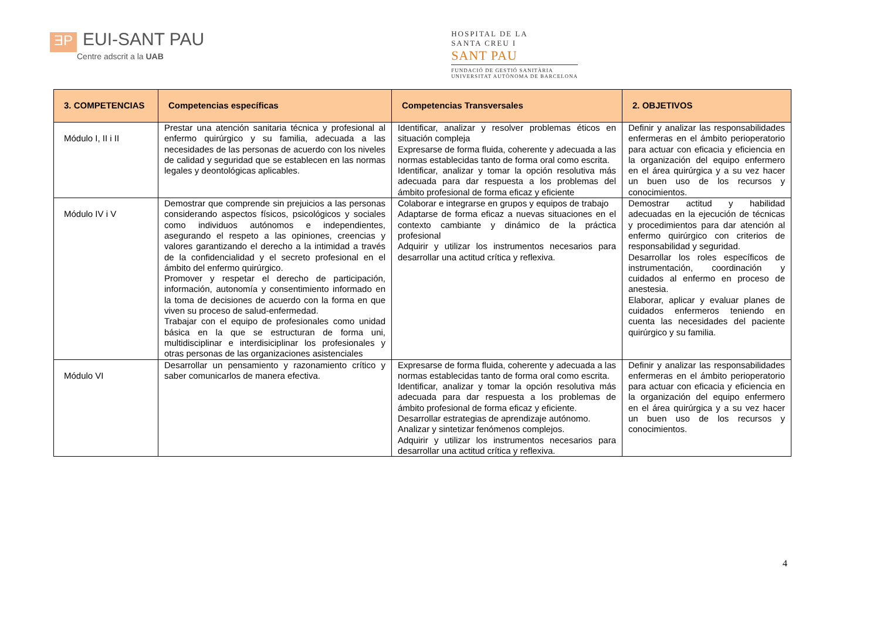ƎP
EUI-SANT PAU
Centre adscrit a la UAB
HOSPITAL DE LA
SANTA CREU I
SANT PAU
FUNDACIÓ DE GESTIÓ SANITÀRIA
UNIVERSITAT AUTÒNOMA DE BARCELONA
| 3. COMPETENCIAS | Competencias específicas | Competencias Transversales | 2. OBJETIVOS |
| --- | --- | --- | --- |
| Módulo I, II i II | Prestar una atención sanitaria técnica y profesional al enfermo quirúrgico y su familia, adecuada a las necesidades de las personas de acuerdo con los niveles de calidad y seguridad que se establecen en las normas legales y deontológicas aplicables. | Identificar, analizar y resolver problemas éticos en situación compleja Expresarse de forma fluida, coherente y adecuada a las normas establecidas tanto de forma oral como escrita. Identificar, analizar y tomar la opción resolutiva más adecuada para dar respuesta a los problemas del ámbito profesional de forma eficaz y eficiente | Definir y analizar las responsabilidades enfermeras en el ámbito perioperatorio para actuar con eficacia y eficiencia en la organización del equipo enfermero en el área quirúrgica y a su vez hacer un buen uso de los recursos y conocimientos. |
| Módulo IV i V | Demostrar que comprende sin prejuicios a las personas considerando aspectos físicos, psicológicos y sociales como individuos autónomos e independientes, asegurando el respeto a las opiniones, creencias y valores garantizando el derecho a la intimidad a través de la confidencialidad y el secreto profesional en el ámbito del enfermo quirúrgico. Promover y respetar el derecho de participación, información, autonomía y consentimiento informado en la toma de decisiones de acuerdo con la forma en que viven su proceso de salud-enfermedad. Trabajar con el equipo de profesionales como unidad básica en la que se estructuran de forma uni, multidisciplinar e interdisiciplinar los profesionales y otras personas de las organizaciones asistenciales | Colaborar e integrarse en grupos y equipos de trabajo Adaptarse de forma eficaz a nuevas situaciones en el contexto cambiante y dinámico de la práctica profesional Adquirir y utilizar los instrumentos necesarios para desarrollar una actitud crítica y reflexiva. | Demostrar actitud y habilidad adecuadas en la ejecución de técnicas y procedimientos para dar atención al enfermo quirúrgico con criterios de responsabilidad y seguridad. Desarrollar los roles específicos de instrumentación, coordinación y cuidados al enfermo en proceso de anestesia. Elaborar, aplicar y evaluar planes de cuidados enfermeros teniendo en cuenta las necesidades del paciente quirúrgico y su familia. |
| Módulo VI | Desarrollar un pensamiento y razonamiento crítico y saber comunicarlos de manera efectiva. | Expresarse de forma fluida, coherente y adecuada a las normas establecidas tanto de forma oral como escrita. Identificar, analizar y tomar la opción resolutiva más adecuada para dar respuesta a los problemas de ámbito profesional de forma eficaz y eficiente. Desarrollar estrategias de aprendizaje autónomo. Analizar y sintetizar fenómenos complejos. Adquirir y utilizar los instrumentos necesarios para desarrollar una actitud crítica y reflexiva. | Definir y analizar las responsabilidades enfermeras en el ámbito perioperatorio para actuar con eficacia y eficiencia en la organización del equipo enfermero en el área quirúrgica y a su vez hacer un buen uso de los recursos y conocimientos. |
4